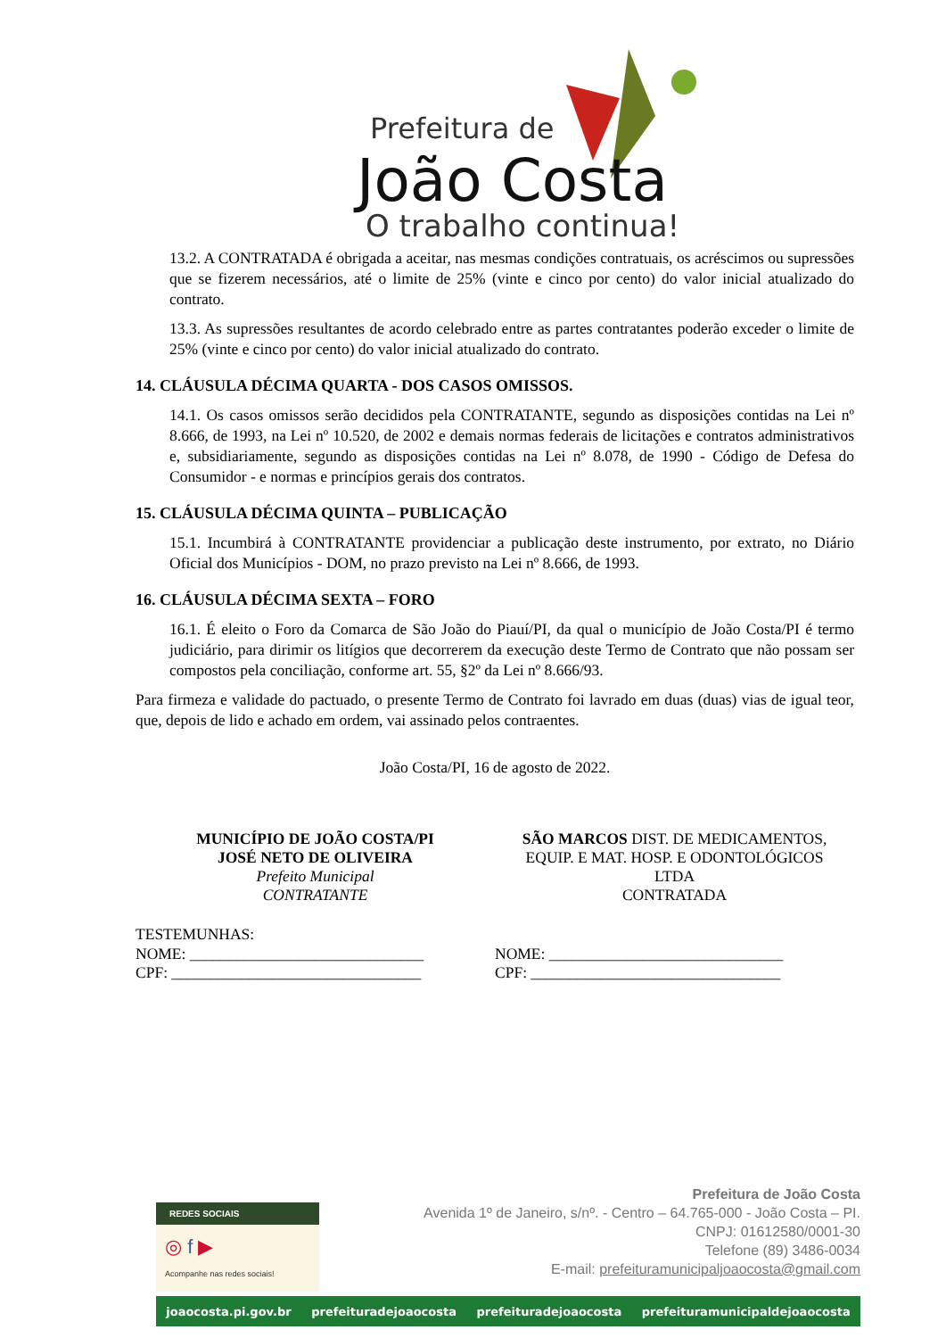Prefeitura de
João Costa
O trabalho continua!
13.2. A CONTRATADA é obrigada a aceitar, nas mesmas condições contratuais, os acréscimos ou supressões que se fizerem necessários, até o limite de 25% (vinte e cinco por cento) do valor inicial atualizado do contrato.
13.3. As supressões resultantes de acordo celebrado entre as partes contratantes poderão exceder o limite de 25% (vinte e cinco por cento) do valor inicial atualizado do contrato.
14. CLÁUSULA DÉCIMA QUARTA - DOS CASOS OMISSOS.
14.1. Os casos omissos serão decididos pela CONTRATANTE, segundo as disposições contidas na Lei nº 8.666, de 1993, na Lei nº 10.520, de 2002 e demais normas federais de licitações e contratos administrativos e, subsidiariamente, segundo as disposições contidas na Lei nº 8.078, de 1990 - Código de Defesa do Consumidor - e normas e princípios gerais dos contratos.
15. CLÁUSULA DÉCIMA QUINTA – PUBLICAÇÃO
15.1. Incumbirá à CONTRATANTE providenciar a publicação deste instrumento, por extrato, no Diário Oficial dos Municípios - DOM, no prazo previsto na Lei nº 8.666, de 1993.
16. CLÁUSULA DÉCIMA SEXTA – FORO
16.1. É eleito o Foro da Comarca de São João do Piauí/PI, da qual o município de João Costa/PI é termo judiciário, para dirimir os litígios que decorrerem da execução deste Termo de Contrato que não possam ser compostos pela conciliação, conforme art. 55, §2º da Lei nº 8.666/93.
Para firmeza e validade do pactuado, o presente Termo de Contrato foi lavrado em duas (duas) vias de igual teor, que, depois de lido e achado em ordem, vai assinado pelos contraentes.
João Costa/PI, 16 de agosto de 2022.
MUNICÍPIO DE JOÃO COSTA/PI
JOSÉ NETO DE OLIVEIRA
Prefeito Municipal
CONTRATANTE
SÃO MARCOS DIST. DE MEDICAMENTOS,
EQUIP. E MAT. HOSP. E ODONTOLÓGICOS
LTDA
CONTRATADA
TESTEMUNHAS:
NOME: ______________________________
CPF: ________________________________
NOME: ______________________________
CPF: ________________________________
REDES SOCIAIS
◎ f ▶
Acompanhe nas redes sociais!
Prefeitura de João Costa
Avenida 1º de Janeiro, s/nº. - Centro – 64.765-000 - João Costa – PI.
CNPJ: 01612580/0001-30
Telefone (89) 3486-0034
E-mail: prefeituramunicipaljoaocosta@gmail.com
joaocosta.pi.gov.br prefeituradejoaocosta prefeituradejoaocosta prefeituramunicipaldejoaocosta